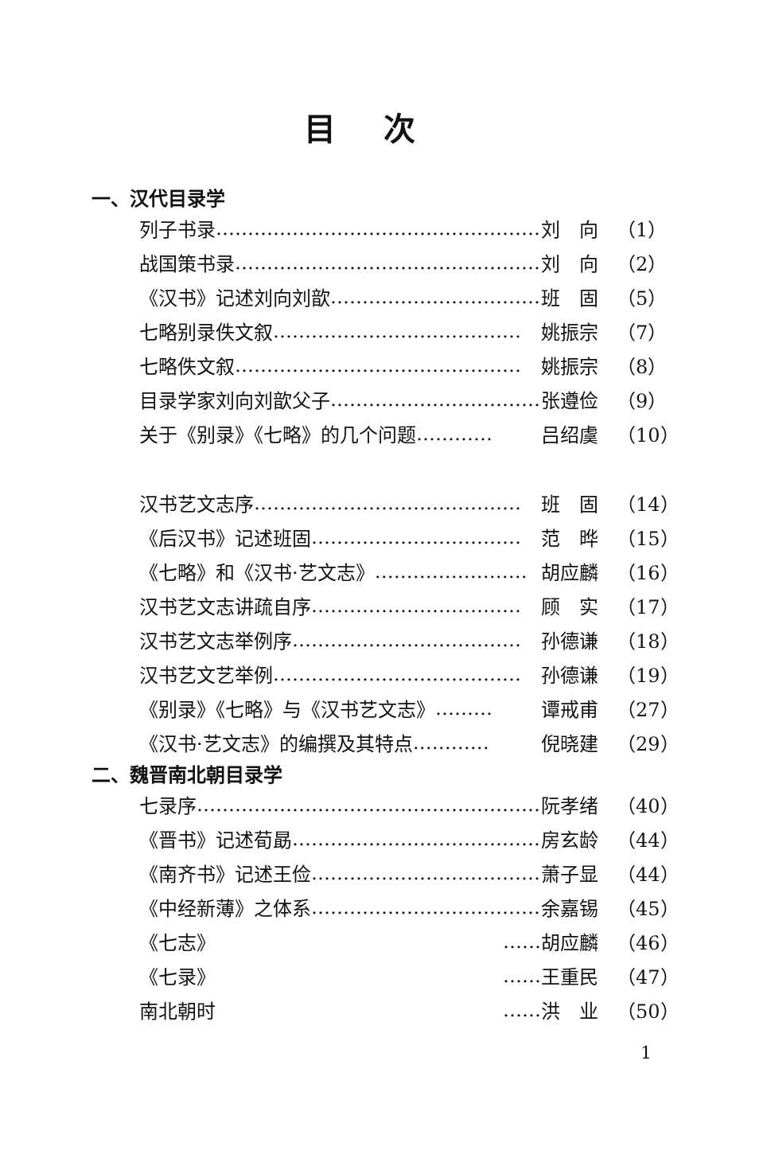目次
一、汉代目录学
列子书录 …………………………………………… 刘　向 （1）
战国策书录 ………………………………………… 刘　向 （2）
《汉书》记述刘向刘歆 …………………………… 班　固 （5）
七略别录佚文叙 ………………………………… 姚振宗 （7）
七略佚文叙 ……………………………………… 姚振宗 （8）
目录学家刘向刘歆父子 …………………………… 张遵俭 （9）
关于《别录》《七略》的几个问题 ………… 吕绍虞 （10）
汉书艺文志序 …………………………………… 班　固 （14）
《后汉书》记述班固 …………………………… 范　晔 （15）
《七略》和《汉书·艺文志》 …………………… 胡应麟 （16）
汉书艺文志讲疏自序 …………………………… 顾　实 （17）
汉书艺文志举例序 ……………………………… 孙德谦 （18）
汉书艺文艺举例 ………………………………… 孙德谦 （19）
《别录》《七略》与《汉书艺文志》 ……… 谭戒甫 （27）
《汉书·艺文志》的编撰及其特点 ………… 倪晓建 （29）
二、魏晋南北朝目录学
七录序 ……………………………………………… 阮孝绪 （40）
《晋书》记述荀勗 ………………………………… 房玄龄 （44）
《南齐书》记述王俭 ……………………………… 萧子显 （44）
《中经新薄》之体系 ……………………………… 余嘉锡 （45）
《七志》 …… 胡应麟 （46）
《七录》 …… 王重民 （47）
南北朝时 …… 洪　业 （50）
1